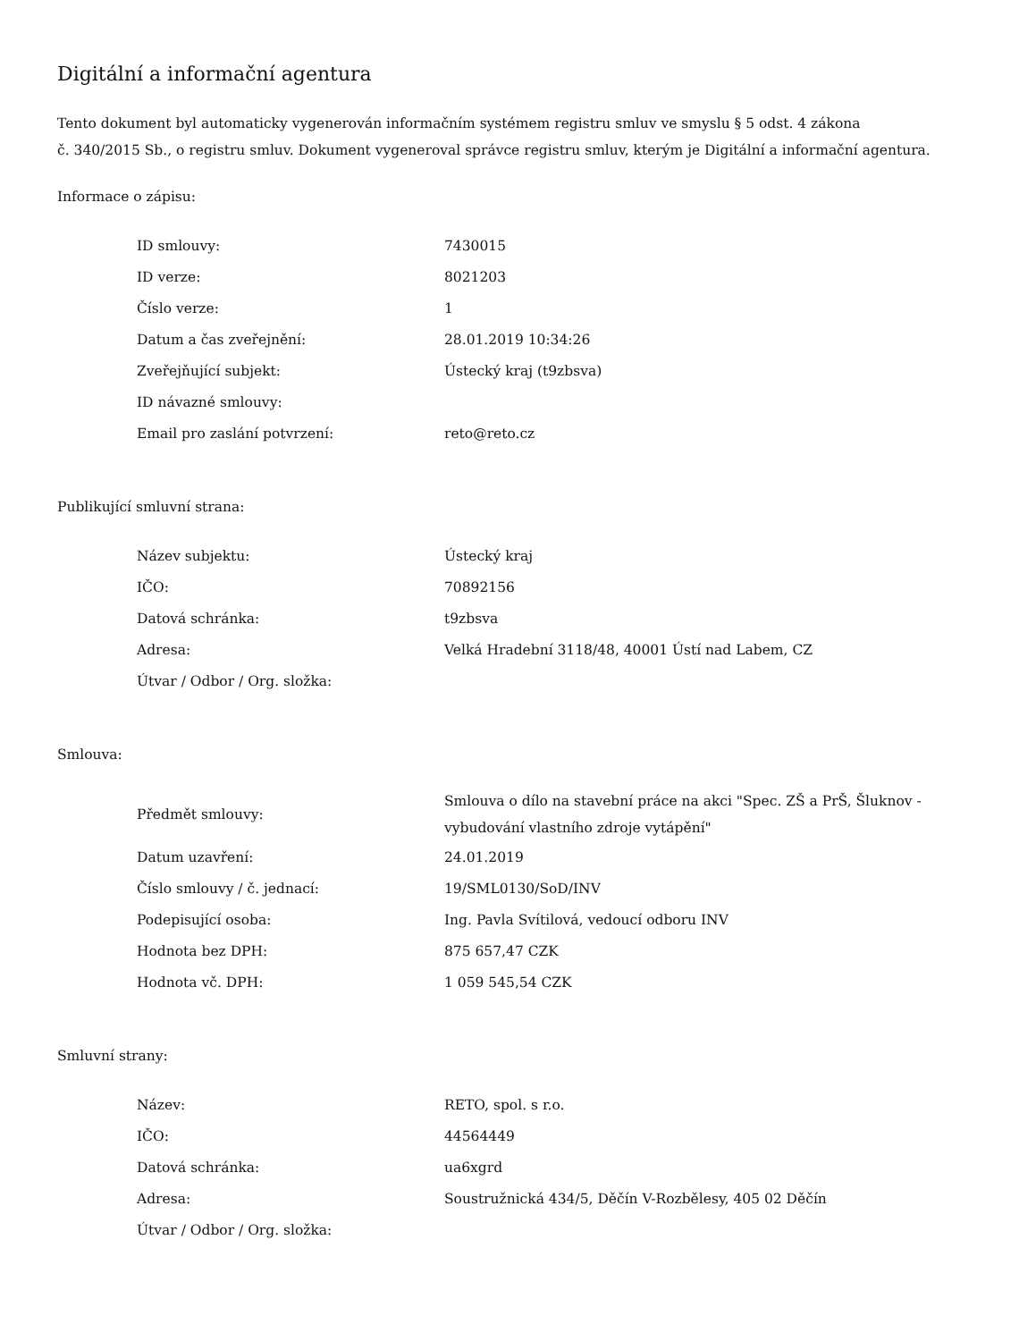Digitální a informační agentura
Tento dokument byl automaticky vygenerován informačním systémem registru smluv ve smyslu § 5 odst. 4 zákona
č. 340/2015 Sb., o registru smluv. Dokument vygeneroval správce registru smluv, kterým je Digitální a informační agentura.
Informace o zápisu:
| ID smlouvy: | 7430015 |
| ID verze: | 8021203 |
| Číslo verze: | 1 |
| Datum a čas zveřejnění: | 28.01.2019 10:34:26 |
| Zveřejňující subjekt: | Ústecký kraj (t9zbsva) |
| ID návazné smlouvy: | |
| Email pro zaslání potvrzení: | reto@reto.cz |
Publikující smluvní strana:
| Název subjektu: | Ústecký kraj |
| IČO: | 70892156 |
| Datová schránka: | t9zbsva |
| Adresa: | Velká Hradební 3118/48, 40001 Ústí nad Labem, CZ |
| Útvar / Odbor / Org. složka: | |
Smlouva:
| Předmět smlouvy: | Smlouva o dílo na stavební práce na akci "Spec. ZŠ a PrŠ, Šluknov - vybudování vlastního zdroje vytápění" |
| Datum uzavření: | 24.01.2019 |
| Číslo smlouvy / č. jednací: | 19/SML0130/SoD/INV |
| Podepisující osoba: | Ing. Pavla Svítilová, vedoucí odboru INV |
| Hodnota bez DPH: | 875 657,47 CZK |
| Hodnota vč. DPH: | 1 059 545,54 CZK |
Smluvní strany:
| Název: | RETO, spol. s r.o. |
| IČO: | 44564449 |
| Datová schránka: | ua6xgrd |
| Adresa: | Soustružnická 434/5, Děčín V-Rozbělesy, 405 02 Děčín |
| Útvar / Odbor / Org. složka: | |